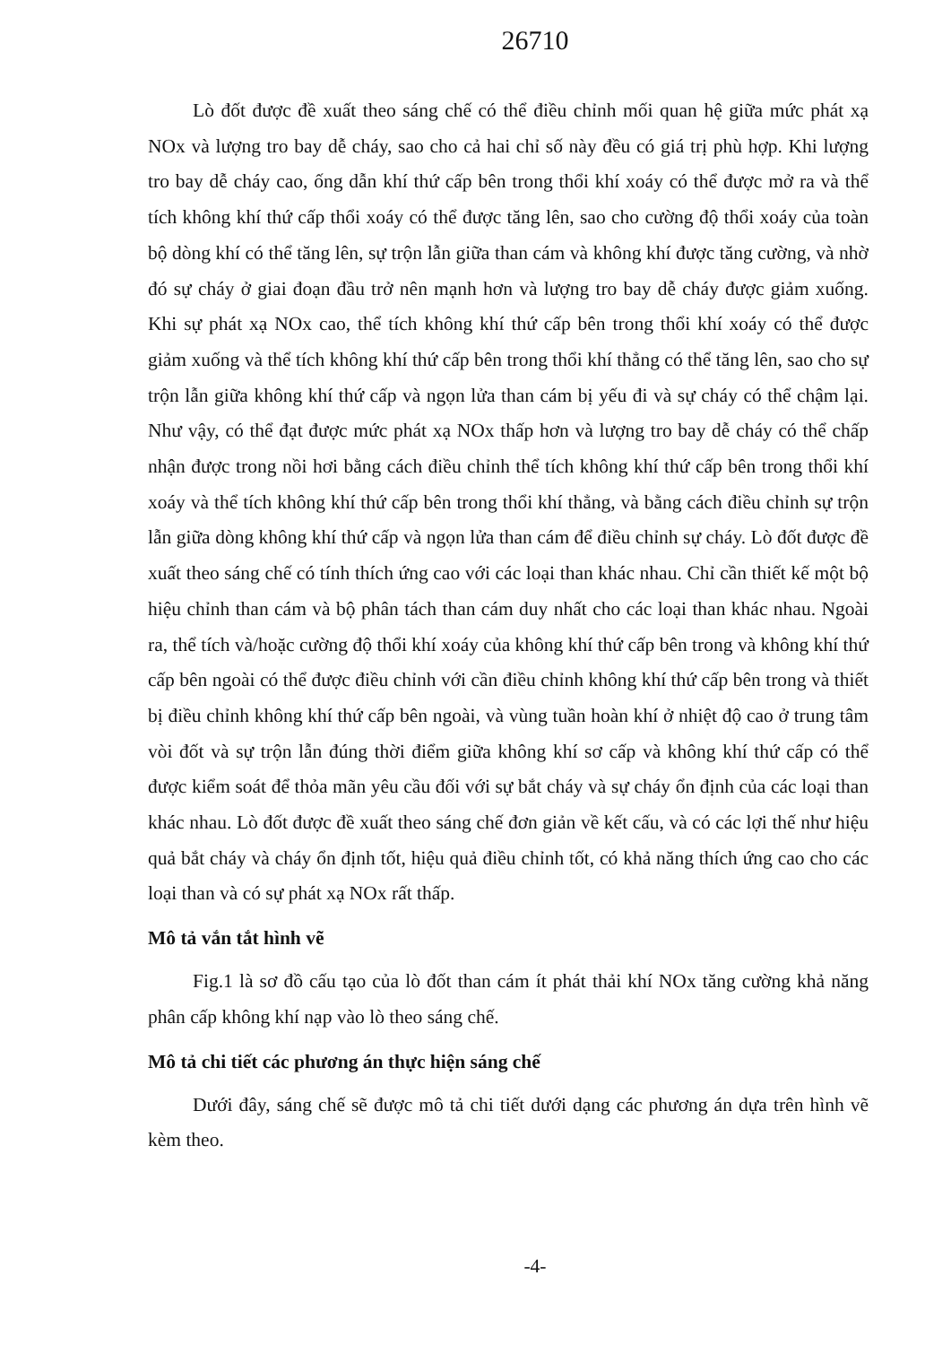26710
Lò đốt được đề xuất theo sáng chế có thể điều chỉnh mối quan hệ giữa mức phát xạ NOx và lượng tro bay dễ cháy, sao cho cả hai chỉ số này đều có giá trị phù hợp. Khi lượng tro bay dễ cháy cao, ống dẫn khí thứ cấp bên trong thổi khí xoáy có thể được mở ra và thể tích không khí thứ cấp thổi xoáy có thể được tăng lên, sao cho cường độ thổi xoáy của toàn bộ dòng khí có thể tăng lên, sự trộn lẫn giữa than cám và không khí được tăng cường, và nhờ đó sự cháy ở giai đoạn đầu trở nên mạnh hơn và lượng tro bay dễ cháy được giảm xuống. Khi sự phát xạ NOx cao, thể tích không khí thứ cấp bên trong thổi khí xoáy có thể được giảm xuống và thể tích không khí thứ cấp bên trong thổi khí thẳng có thể tăng lên, sao cho sự trộn lẫn giữa không khí thứ cấp và ngọn lửa than cám bị yếu đi và sự cháy có thể chậm lại. Như vậy, có thể đạt được mức phát xạ NOx thấp hơn và lượng tro bay dễ cháy có thể chấp nhận được trong nồi hơi bằng cách điều chỉnh thể tích không khí thứ cấp bên trong thổi khí xoáy và thể tích không khí thứ cấp bên trong thổi khí thẳng, và bằng cách điều chỉnh sự trộn lẫn giữa dòng không khí thứ cấp và ngọn lửa than cám để điều chỉnh sự cháy. Lò đốt được đề xuất theo sáng chế có tính thích ứng cao với các loại than khác nhau. Chỉ cần thiết kế một bộ hiệu chỉnh than cám và bộ phân tách than cám duy nhất cho các loại than khác nhau. Ngoài ra, thể tích và/hoặc cường độ thổi khí xoáy của không khí thứ cấp bên trong và không khí thứ cấp bên ngoài có thể được điều chỉnh với cần điều chỉnh không khí thứ cấp bên trong và thiết bị điều chỉnh không khí thứ cấp bên ngoài, và vùng tuần hoàn khí ở nhiệt độ cao ở trung tâm vòi đốt và sự trộn lẫn đúng thời điểm giữa không khí sơ cấp và không khí thứ cấp có thể được kiểm soát để thỏa mãn yêu cầu đối với sự bắt cháy và sự cháy ổn định của các loại than khác nhau. Lò đốt được đề xuất theo sáng chế đơn giản về kết cấu, và có các lợi thế như hiệu quả bắt cháy và cháy ổn định tốt, hiệu quả điều chỉnh tốt, có khả năng thích ứng cao cho các loại than và có sự phát xạ NOx rất thấp.
Mô tả vắn tắt hình vẽ
Fig.1 là sơ đồ cấu tạo của lò đốt than cám ít phát thải khí NOx tăng cường khả năng phân cấp không khí nạp vào lò theo sáng chế.
Mô tả chi tiết các phương án thực hiện sáng chế
Dưới đây, sáng chế sẽ được mô tả chi tiết dưới dạng các phương án dựa trên hình vẽ kèm theo.
-4-